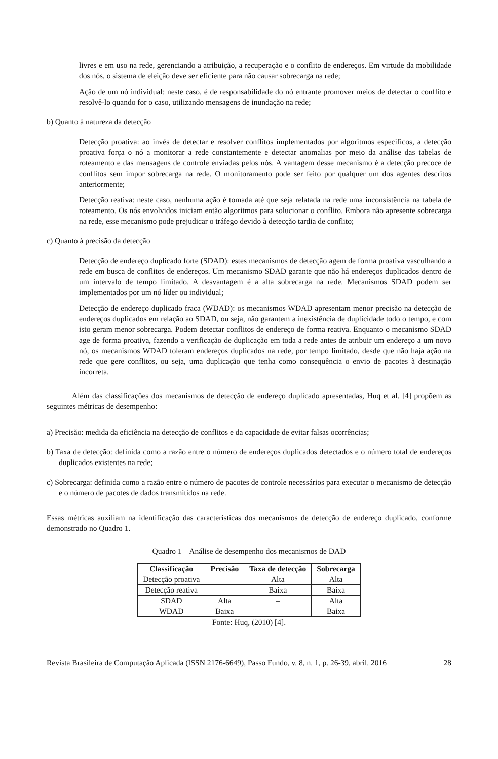livres e em uso na rede, gerenciando a atribuição, a recuperação e o conflito de endereços. Em virtude da mobilidade dos nós, o sistema de eleição deve ser eficiente para não causar sobrecarga na rede;
Ação de um nó individual: neste caso, é de responsabilidade do nó entrante promover meios de detectar o conflito e resolvê-lo quando for o caso, utilizando mensagens de inundação na rede;
b) Quanto à natureza da detecção
Detecção proativa: ao invés de detectar e resolver conflitos implementados por algoritmos específicos, a detecção proativa força o nó a monitorar a rede constantemente e detectar anomalias por meio da análise das tabelas de roteamento e das mensagens de controle enviadas pelos nós. A vantagem desse mecanismo é a detecção precoce de conflitos sem impor sobrecarga na rede. O monitoramento pode ser feito por qualquer um dos agentes descritos anteriormente;
Detecção reativa: neste caso, nenhuma ação é tomada até que seja relatada na rede uma inconsistência na tabela de roteamento. Os nós envolvidos iniciam então algoritmos para solucionar o conflito. Embora não apresente sobrecarga na rede, esse mecanismo pode prejudicar o tráfego devido à detecção tardia de conflito;
c) Quanto à precisão da detecção
Detecção de endereço duplicado forte (SDAD): estes mecanismos de detecção agem de forma proativa vasculhando a rede em busca de conflitos de endereços. Um mecanismo SDAD garante que não há endereços duplicados dentro de um intervalo de tempo limitado. A desvantagem é a alta sobrecarga na rede. Mecanismos SDAD podem ser implementados por um nó líder ou individual;
Detecção de endereço duplicado fraca (WDAD): os mecanismos WDAD apresentam menor precisão na detecção de endereços duplicados em relação ao SDAD, ou seja, não garantem a inexistência de duplicidade todo o tempo, e com isto geram menor sobrecarga. Podem detectar conflitos de endereço de forma reativa. Enquanto o mecanismo SDAD age de forma proativa, fazendo a verificação de duplicação em toda a rede antes de atribuir um endereço a um novo nó, os mecanismos WDAD toleram endereços duplicados na rede, por tempo limitado, desde que não haja ação na rede que gere conflitos, ou seja, uma duplicação que tenha como consequência o envio de pacotes à destinação incorreta.
Além das classificações dos mecanismos de detecção de endereço duplicado apresentadas, Huq et al. [4] propõem as seguintes métricas de desempenho:
a) Precisão: medida da eficiência na detecção de conflitos e da capacidade de evitar falsas ocorrências;
b) Taxa de detecção: definida como a razão entre o número de endereços duplicados detectados e o número total de endereços duplicados existentes na rede;
c) Sobrecarga: definida como a razão entre o número de pacotes de controle necessários para executar o mecanismo de detecção e o número de pacotes de dados transmitidos na rede.
Essas métricas auxiliam na identificação das características dos mecanismos de detecção de endereço duplicado, conforme demonstrado no Quadro 1.
Quadro 1 – Análise de desempenho dos mecanismos de DAD
| Classificação | Precisão | Taxa de detecção | Sobrecarga |
| --- | --- | --- | --- |
| Detecção proativa | – | Alta | Alta |
| Detecção reativa | – | Baixa | Baixa |
| SDAD | Alta | – | Alta |
| WDAD | Baixa | – | Baixa |
Fonte: Huq, (2010) [4].
Revista Brasileira de Computação Aplicada (ISSN 2176-6649), Passo Fundo, v. 8, n. 1, p. 26-39, abril. 2016 28